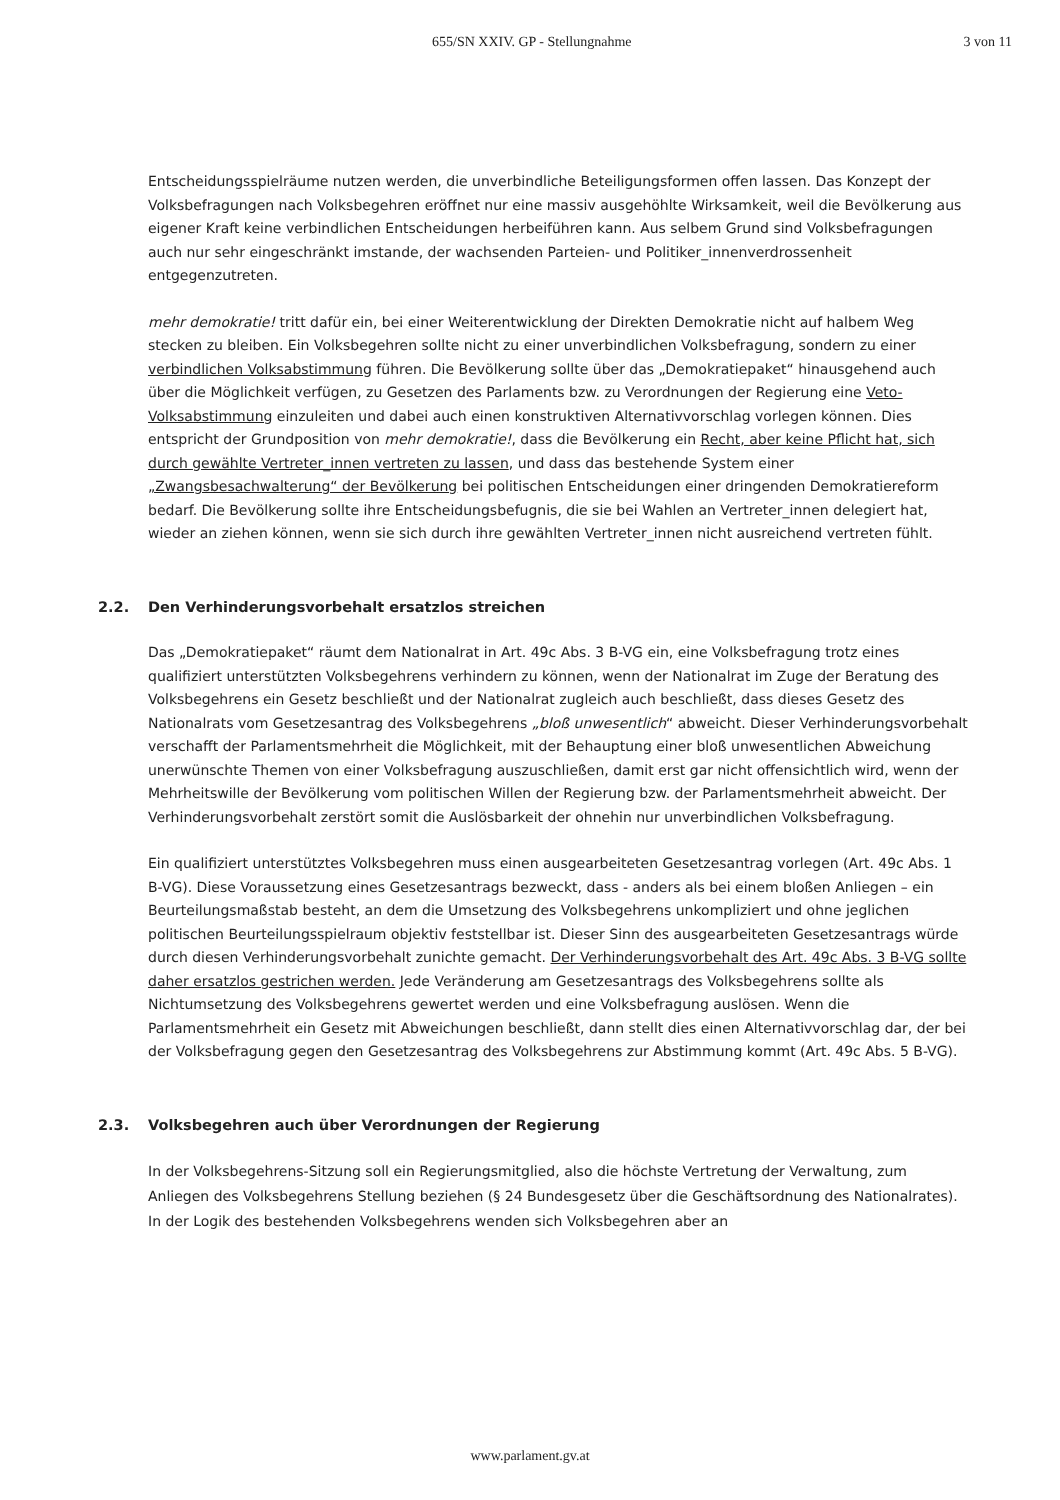655/SN XXIV. GP - Stellungnahme
3 von 11
Entscheidungsspielräume nutzen werden, die unverbindliche Beteiligungsformen offen lassen. Das Konzept der Volksbefragungen nach Volksbegehren eröffnet nur eine massiv ausgehöhlte Wirksamkeit, weil die Bevölkerung aus eigener Kraft keine verbindlichen Entscheidungen herbeiführen kann. Aus selbem Grund sind Volksbefragungen auch nur sehr eingeschränkt imstande, der wachsenden Parteien- und Politiker_innenverdrossenheit entgegenzutreten.
mehr demokratie! tritt dafür ein, bei einer Weiterentwicklung der Direkten Demokratie nicht auf halbem Weg stecken zu bleiben. Ein Volksbegehren sollte nicht zu einer unverbindlichen Volksbefragung, sondern zu einer verbindlichen Volksabstimmung führen. Die Bevölkerung sollte über das „Demokratiepaket“ hinausgehend auch über die Möglichkeit verfügen, zu Gesetzen des Parlaments bzw. zu Verordnungen der Regierung eine Veto-Volksabstimmung einzuleiten und dabei auch einen konstruktiven Alternativvorschlag vorlegen können. Dies entspricht der Grundposition von mehr demokratie!, dass die Bevölkerung ein Recht, aber keine Pflicht hat, sich durch gewählte Vertreter_innen vertreten zu lassen, und dass das bestehende System einer „Zwangsbesachwalterung“ der Bevölkerung bei politischen Entscheidungen einer dringenden Demokratiereform bedarf. Die Bevölkerung sollte ihre Entscheidungsbefugnis, die sie bei Wahlen an Vertreter_innen delegiert hat, wieder an ziehen können, wenn sie sich durch ihre gewählten Vertreter_innen nicht ausreichend vertreten fühlt.
2.2. Den Verhinderungsvorbehalt ersatzlos streichen
Das „Demokratiepaket“ räumt dem Nationalrat in Art. 49c Abs. 3 B-VG ein, eine Volksbefragung trotz eines qualifiziert unterstützten Volksbegehrens verhindern zu können, wenn der Nationalrat im Zuge der Beratung des Volksbegehrens ein Gesetz beschließt und der Nationalrat zugleich auch beschließt, dass dieses Gesetz des Nationalrats vom Gesetzesantrag des Volksbegehrens „bloß unwesentlich“ abweicht. Dieser Verhinderungsvorbehalt verschafft der Parlamentsmehrheit die Möglichkeit, mit der Behauptung einer bloß unwesentlichen Abweichung unerwünschte Themen von einer Volksbefragung auszuschließen, damit erst gar nicht offensichtlich wird, wenn der Mehrheitswille der Bevölkerung vom politischen Willen der Regierung bzw. der Parlamentsmehrheit abweicht. Der Verhinderungsvorbehalt zerstört somit die Auslösbarkeit der ohnehin nur unverbindlichen Volksbefragung.
Ein qualifiziert unterstütztes Volksbegehren muss einen ausgearbeiteten Gesetzesantrag vorlegen (Art. 49c Abs. 1 B-VG). Diese Voraussetzung eines Gesetzesantrags bezweckt, dass - anders als bei einem bloßen Anliegen – ein Beurteilungsmaßstab besteht, an dem die Umsetzung des Volksbegehrens unkompliziert und ohne jeglichen politischen Beurteilungsspielraum objektiv feststellbar ist. Dieser Sinn des ausgearbeiteten Gesetzesantrags würde durch diesen Verhinderungsvorbehalt zunichte gemacht. Der Verhinderungsvorbehalt des Art. 49c Abs. 3 B-VG sollte daher ersatzlos gestrichen werden. Jede Veränderung am Gesetzesantrags des Volksbegehrens sollte als Nichtumsetzung des Volksbegehrens gewertet werden und eine Volksbefragung auslösen. Wenn die Parlamentsmehrheit ein Gesetz mit Abweichungen beschließt, dann stellt dies einen Alternativvorschlag dar, der bei der Volksbefragung gegen den Gesetzesantrag des Volksbegehrens zur Abstimmung kommt (Art. 49c Abs. 5 B-VG).
2.3. Volksbegehren auch über Verordnungen der Regierung
In der Volksbegehrens-Sitzung soll ein Regierungsmitglied, also die höchste Vertretung der Verwaltung, zum Anliegen des Volksbegehrens Stellung beziehen (§ 24 Bundesgesetz über die Geschäftsordnung des Nationalrates). In der Logik des bestehenden Volksbegehrens wenden sich Volksbegehren aber an
www.parlament.gv.at